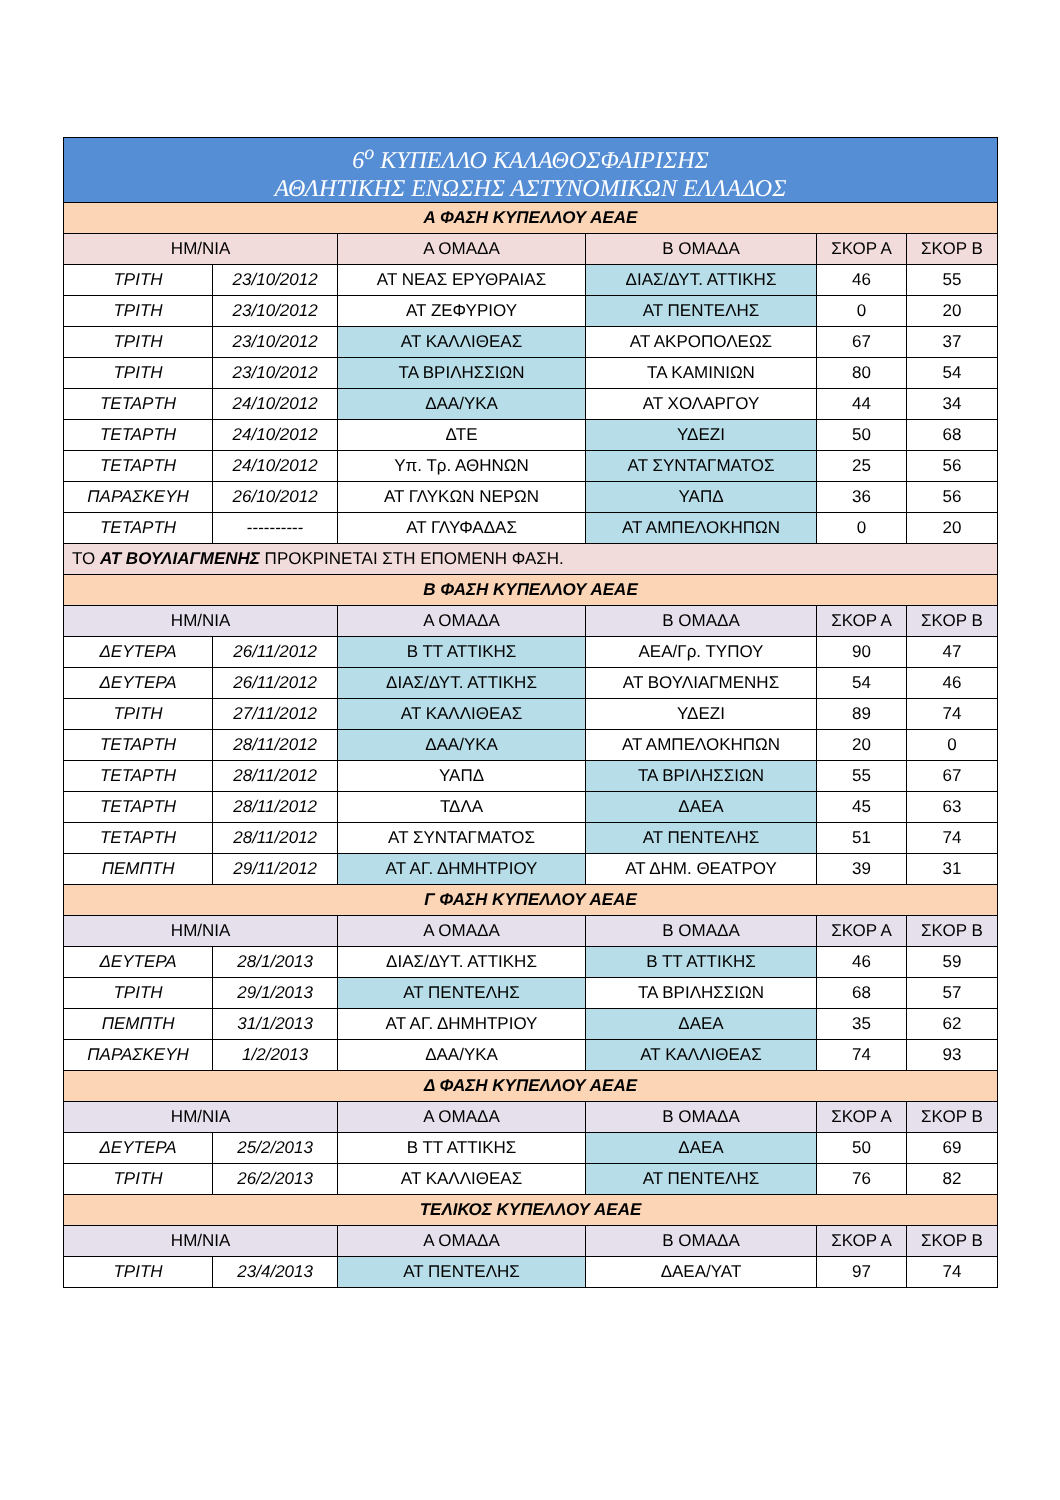| 6<sup>ο</sup> ΚΥΠΕΛΛΟ ΚΑΛΑΘΟΣΦΑΙΡΙΣΗΣ ΑΘΛΗΤΙΚΗΣ ΕΝΩΣΗΣ ΑΣΤΥΝΟΜΙΚΩΝ ΕΛΛΑΔΟΣ | | | | | |
| Α ΦΑΣΗ ΚΥΠΕΛΛΟΥ ΑΕΑΕ | | | | | |
| ΗΜ/ΝΙΑ | | Α ΟΜΑΔΑ | Β ΟΜΑΔΑ | ΣΚΟΡ Α | ΣΚΟΡ Β |
| ΤΡΙΤΗ | 23/10/2012 | ΑΤ ΝΕΑΣ ΕΡΥΘΡΑΙΑΣ | ΔΙΑΣ/ΔΥΤ. ΑΤΤΙΚΗΣ | 46 | 55 |
| ΤΡΙΤΗ | 23/10/2012 | ΑΤ ΖΕΦΥΡΙΟΥ | ΑΤ ΠΕΝΤΕΛΗΣ | 0 | 20 |
| ΤΡΙΤΗ | 23/10/2012 | ΑΤ ΚΑΛΛΙΘΕΑΣ | ΑΤ ΑΚΡΟΠΟΛΕΩΣ | 67 | 37 |
| ΤΡΙΤΗ | 23/10/2012 | ΤΑ ΒΡΙΛΗΣΣΙΩΝ | ΤΑ ΚΑΜΙΝΙΩΝ | 80 | 54 |
| ΤΕΤΑΡΤΗ | 24/10/2012 | ΔΑΑ/ΥΚΑ | ΑΤ ΧΟΛΑΡΓΟΥ | 44 | 34 |
| ΤΕΤΑΡΤΗ | 24/10/2012 | ΔΤΕ | ΥΔΕΖΙ | 50 | 68 |
| ΤΕΤΑΡΤΗ | 24/10/2012 | Υπ. Τρ. ΑΘΗΝΩΝ | ΑΤ ΣΥΝΤΑΓΜΑΤΟΣ | 25 | 56 |
| ΠΑΡΑΣΚΕΥΗ | 26/10/2012 | ΑΤ ΓΛΥΚΩΝ ΝΕΡΩΝ | ΥΑΠΔ | 36 | 56 |
| ΤΕΤΑΡΤΗ | ---------- | ΑΤ ΓΛΥΦΑΔΑΣ | ΑΤ ΑΜΠΕΛΟΚΗΠΩΝ | 0 | 20 |
| ΤΟ ΑΤ ΒΟΥΛΙΑΓΜΕΝΗΣ ΠΡΟΚΡΙΝΕΤΑΙ ΣΤΗ ΕΠΟΜΕΝΗ ΦΑΣΗ. | | | | | |
| Β ΦΑΣΗ ΚΥΠΕΛΛΟΥ ΑΕΑΕ | | | | | |
| ΗΜ/ΝΙΑ | | Α ΟΜΑΔΑ | Β ΟΜΑΔΑ | ΣΚΟΡ Α | ΣΚΟΡ Β |
| ΔΕΥΤΕΡΑ | 26/11/2012 | Β ΤΤ ΑΤΤΙΚΗΣ | ΑΕΑ/Γρ. ΤΥΠΟΥ | 90 | 47 |
| ΔΕΥΤΕΡΑ | 26/11/2012 | ΔΙΑΣ/ΔΥΤ. ΑΤΤΙΚΗΣ | ΑΤ ΒΟΥΛΙΑΓΜΕΝΗΣ | 54 | 46 |
| ΤΡΙΤΗ | 27/11/2012 | ΑΤ ΚΑΛΛΙΘΕΑΣ | ΥΔΕΖΙ | 89 | 74 |
| ΤΕΤΑΡΤΗ | 28/11/2012 | ΔΑΑ/ΥΚΑ | ΑΤ ΑΜΠΕΛΟΚΗΠΩΝ | 20 | 0 |
| ΤΕΤΑΡΤΗ | 28/11/2012 | ΥΑΠΔ | ΤΑ ΒΡΙΛΗΣΣΙΩΝ | 55 | 67 |
| ΤΕΤΑΡΤΗ | 28/11/2012 | ΤΔΛΑ | ΔΑΕΑ | 45 | 63 |
| ΤΕΤΑΡΤΗ | 28/11/2012 | ΑΤ ΣΥΝΤΑΓΜΑΤΟΣ | ΑΤ ΠΕΝΤΕΛΗΣ | 51 | 74 |
| ΠΕΜΠΤΗ | 29/11/2012 | ΑΤ ΑΓ. ΔΗΜΗΤΡΙΟΥ | ΑΤ ΔΗΜ. ΘΕΑΤΡΟΥ | 39 | 31 |
| Γ ΦΑΣΗ ΚΥΠΕΛΛΟΥ ΑΕΑΕ | | | | | |
| ΗΜ/ΝΙΑ | | Α ΟΜΑΔΑ | Β ΟΜΑΔΑ | ΣΚΟΡ Α | ΣΚΟΡ Β |
| ΔΕΥΤΕΡΑ | 28/1/2013 | ΔΙΑΣ/ΔΥΤ. ΑΤΤΙΚΗΣ | Β ΤΤ ΑΤΤΙΚΗΣ | 46 | 59 |
| ΤΡΙΤΗ | 29/1/2013 | ΑΤ ΠΕΝΤΕΛΗΣ | ΤΑ ΒΡΙΛΗΣΣΙΩΝ | 68 | 57 |
| ΠΕΜΠΤΗ | 31/1/2013 | ΑΤ ΑΓ. ΔΗΜΗΤΡΙΟΥ | ΔΑΕΑ | 35 | 62 |
| ΠΑΡΑΣΚΕΥΗ | 1/2/2013 | ΔΑΑ/ΥΚΑ | ΑΤ ΚΑΛΛΙΘΕΑΣ | 74 | 93 |
| Δ ΦΑΣΗ ΚΥΠΕΛΛΟΥ ΑΕΑΕ | | | | | |
| ΗΜ/ΝΙΑ | | Α ΟΜΑΔΑ | Β ΟΜΑΔΑ | ΣΚΟΡ Α | ΣΚΟΡ Β |
| ΔΕΥΤΕΡΑ | 25/2/2013 | Β ΤΤ ΑΤΤΙΚΗΣ | ΔΑΕΑ | 50 | 69 |
| ΤΡΙΤΗ | 26/2/2013 | ΑΤ ΚΑΛΛΙΘΕΑΣ | ΑΤ ΠΕΝΤΕΛΗΣ | 76 | 82 |
| ΤΕΛΙΚΟΣ ΚΥΠΕΛΛΟΥ ΑΕΑΕ | | | | | |
| ΗΜ/ΝΙΑ | | Α ΟΜΑΔΑ | Β ΟΜΑΔΑ | ΣΚΟΡ Α | ΣΚΟΡ Β |
| ΤΡΙΤΗ | 23/4/2013 | ΑΤ ΠΕΝΤΕΛΗΣ | ΔΑΕΑ/ΥΑΤ | 97 | 74 |